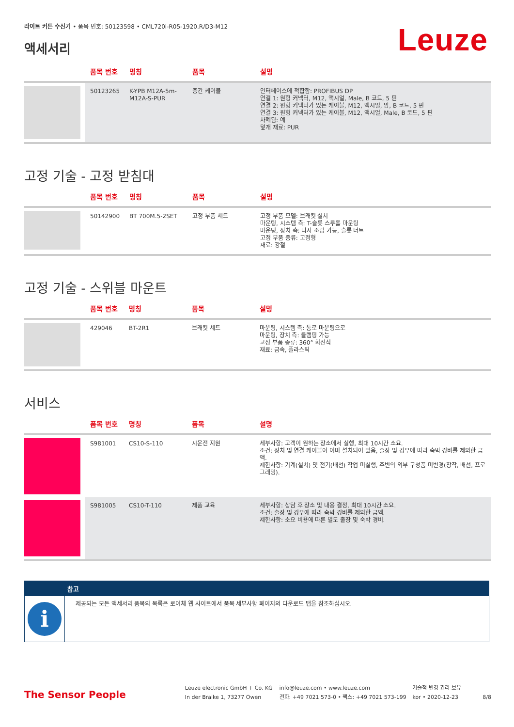라이트 커튼 수신기 • 품목 번호: 50123598 • CML720i-R05-1920.R/D3-M12
액세서리
Leuze
| | 품목 번호 | 명칭 | 품목 | 설명 |
| --- | --- | --- | --- | --- |
| | 50123265 | K-YPB M12A-5m-M12A-S-PUR | 중간 케이블 | 인터페이스에 적합함: PROFIBUS DP 연결 1: 원형 커넥터, M12, 액시얼, Male, B 코드, 5 핀 연결 2: 원형 커넥터가 있는 케이블, M12, 액시얼, 암, B 코드, 5 핀 연결 3: 원형 커넥터가 있는 케이블, M12, 액시얼, Male, B 코드, 5 핀 차폐됨: 예 덮개 재료: PUR |
고정 기술 - 고정 받침대
| | 품목 번호 | 명칭 | 품목 | 설명 |
| --- | --- | --- | --- | --- |
| | 50142900 | BT 700M.5-2SET | 고정 부품 세트 | 고정 부품 모델: 브래킷 설치 마운팅, 시스템 측: T-슬롯 스루홀 마운팅 마운팅, 장치 측: 나사 조립 가능, 슬롯 너트 고정 부품 종류: 고정형 재료: 강철 |
고정 기술 - 스위블 마운트
| | 품목 번호 | 명칭 | 품목 | 설명 |
| --- | --- | --- | --- | --- |
| | 429046 | BT-2R1 | 브래킷 세트 | 마운팅, 시스템 측: 통로 마운팅으로 마운팅, 장치 측: 클램핑 가능 고정 부품 종류: 360° 회전식 재료: 금속, 플라스틱 |
서비스
| | 품목 번호 | 명칭 | 품목 | 설명 |
| --- | --- | --- | --- | --- |
| | S981001 | CS10-S-110 | 시운전 지원 | 세부사항: 고객이 원하는 장소에서 실행, 최대 10시간 소요. 조건: 장치 및 연결 케이블이 이미 설치되어 있음, 출장 및 경우에 따라 숙박 경비를 제외한 금액. 제한사항: 기계(설치) 및 전기(배선) 작업 미실행, 주변의 외부 구성품 미변경(장착, 배선, 프로그래밍). |
| | S981005 | CS10-T-110 | 제품 교육 | 세부사항: 상담 후 장소 및 내용 결정, 최대 10시간 소요. 조건: 출장 및 경우에 따라 숙박 경비를 제외한 금액. 제한사항: 소요 비용에 따른 별도 출장 및 숙박 경비. |
참고
i
제공되는 모든 액세서리 품목의 목록은 로이체 웹 사이트에서 품목 세부사항 페이지의 다운로드 탭을 참조하십시오.
The Sensor People
Leuze electronic GmbH + Co. KG
In der Braike 1, 73277 Owen
info@leuze.com • www.leuze.com
전화: +49 7021 573-0 • 팩스: +49 7021 573-199
기술적 변경 권리 보유
kor • 2020-12-23
8/8